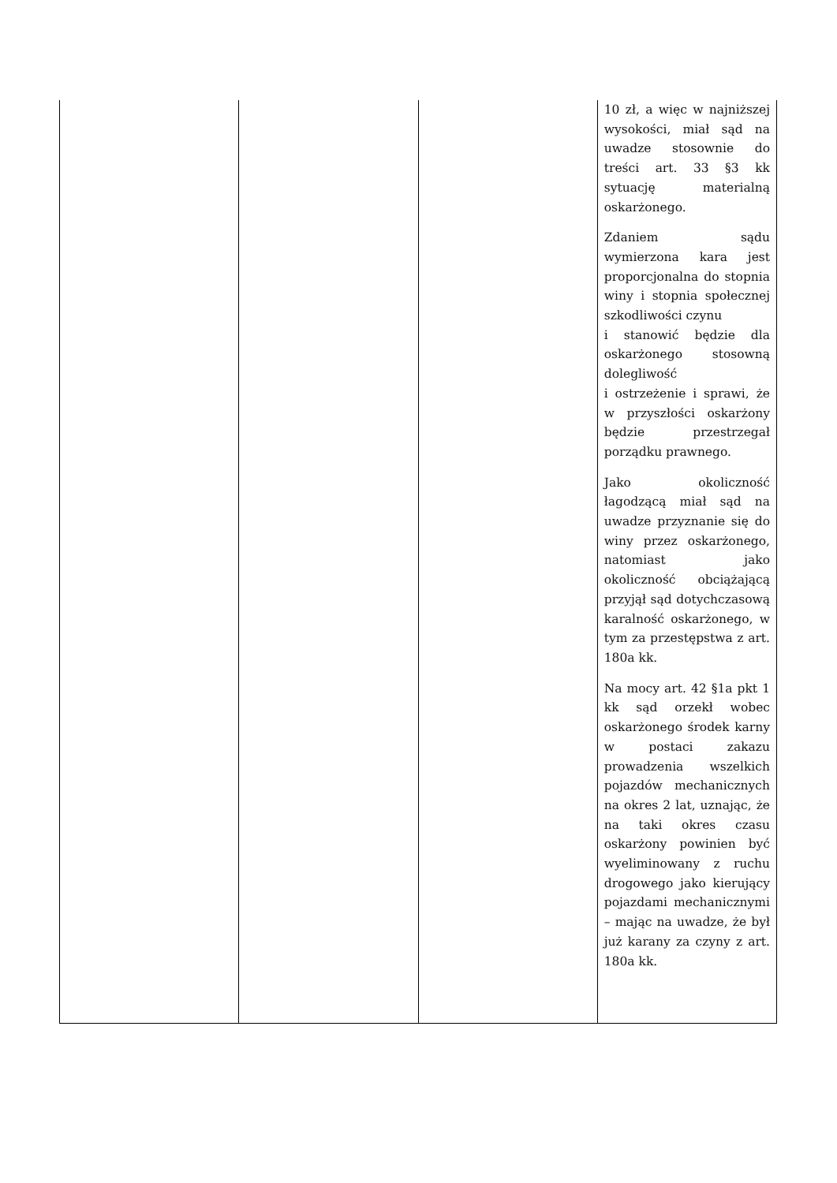| | | | 10 zł, a więc w najniższej wysokości, miał sąd na uwadze stosownie do treści art. 33 §3 kk sytuację materialną oskarżonego. Zdaniem sądu wymierzona kara jest proporcjonalna do stopnia winy i stopnia społecznej szkodliwości czynu i stanowić będzie dla oskarżonego stosowną dolegliwość i ostrzeżenie i sprawi, że w przyszłości oskarżony będzie przestrzegał porządku prawnego. Jako okoliczność łagodzącą miał sąd na uwadze przyznanie się do winy przez oskarżonego, natomiast jako okoliczność obciążającą przyjął sąd dotychczasową karalność oskarżonego, w tym za przestępstwa z art. 180a kk. Na mocy art. 42 §1a pkt 1 kk sąd orzekł wobec oskarżonego środek karny w postaci zakazu prowadzenia wszelkich pojazdów mechanicznych na okres 2 lat, uznając, że na taki okres czasu oskarżony powinien być wyeliminowany z ruchu drogowego jako kierujący pojazdami mechanicznymi – mając na uwadze, że był już karany za czyny z art. 180a kk. |